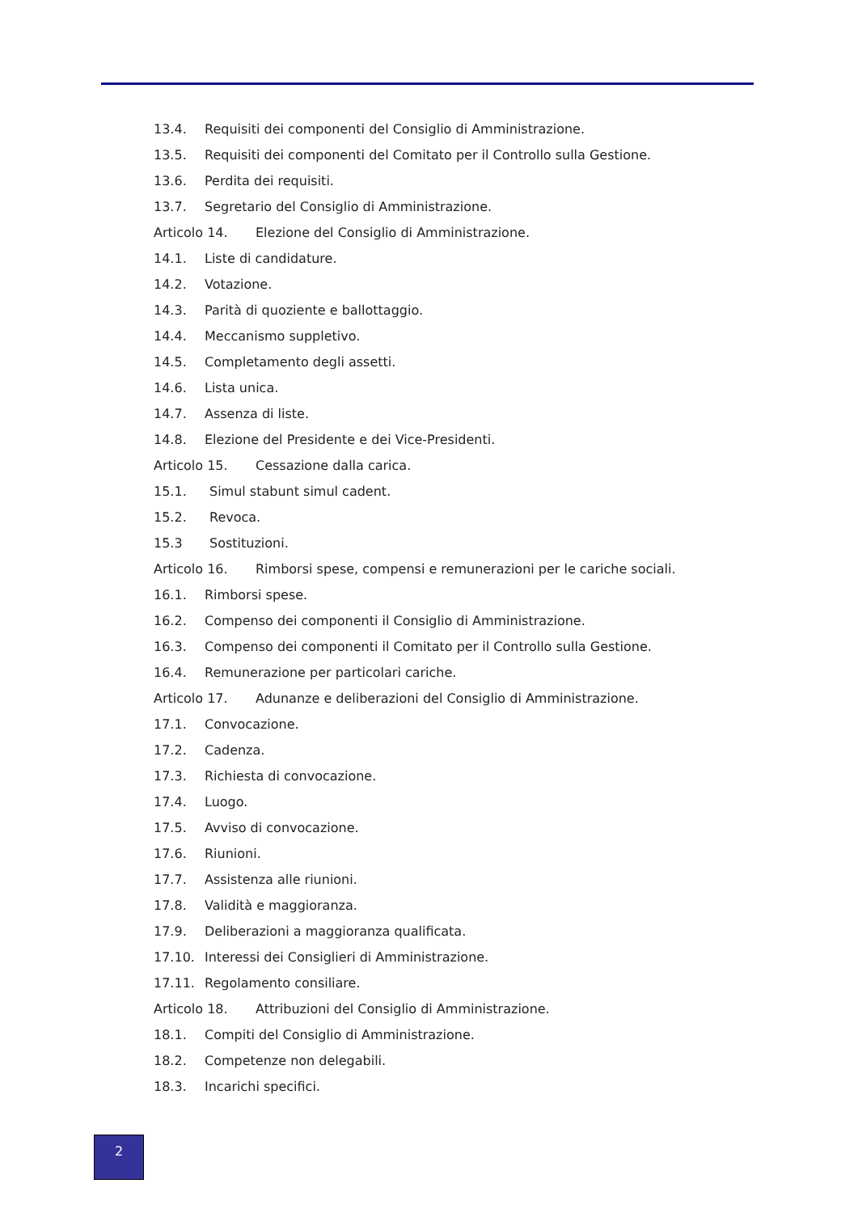13.4. Requisiti dei componenti del Consiglio di Amministrazione.
13.5. Requisiti dei componenti del Comitato per il Controllo sulla Gestione.
13.6. Perdita dei requisiti.
13.7. Segretario del Consiglio di Amministrazione.
Articolo 14. Elezione del Consiglio di Amministrazione.
14.1. Liste di candidature.
14.2. Votazione.
14.3. Parità di quoziente e ballottaggio.
14.4. Meccanismo suppletivo.
14.5. Completamento degli assetti.
14.6. Lista unica.
14.7. Assenza di liste.
14.8. Elezione del Presidente e dei Vice-Presidenti.
Articolo 15. Cessazione dalla carica.
15.1. Simul stabunt simul cadent.
15.2. Revoca.
15.3 Sostituzioni.
Articolo 16. Rimborsi spese, compensi e remunerazioni per le cariche sociali.
16.1. Rimborsi spese.
16.2. Compenso dei componenti il Consiglio di Amministrazione.
16.3. Compenso dei componenti il Comitato per il Controllo sulla Gestione.
16.4. Remunerazione per particolari cariche.
Articolo 17. Adunanze e deliberazioni del Consiglio di Amministrazione.
17.1. Convocazione.
17.2. Cadenza.
17.3. Richiesta di convocazione.
17.4. Luogo.
17.5. Avviso di convocazione.
17.6. Riunioni.
17.7. Assistenza alle riunioni.
17.8. Validità e maggioranza.
17.9. Deliberazioni a maggioranza qualificata.
17.10. Interessi dei Consiglieri di Amministrazione.
17.11. Regolamento consiliare.
Articolo 18. Attribuzioni del Consiglio di Amministrazione.
18.1. Compiti del Consiglio di Amministrazione.
18.2. Competenze non delegabili.
18.3. Incarichi specifici.
2